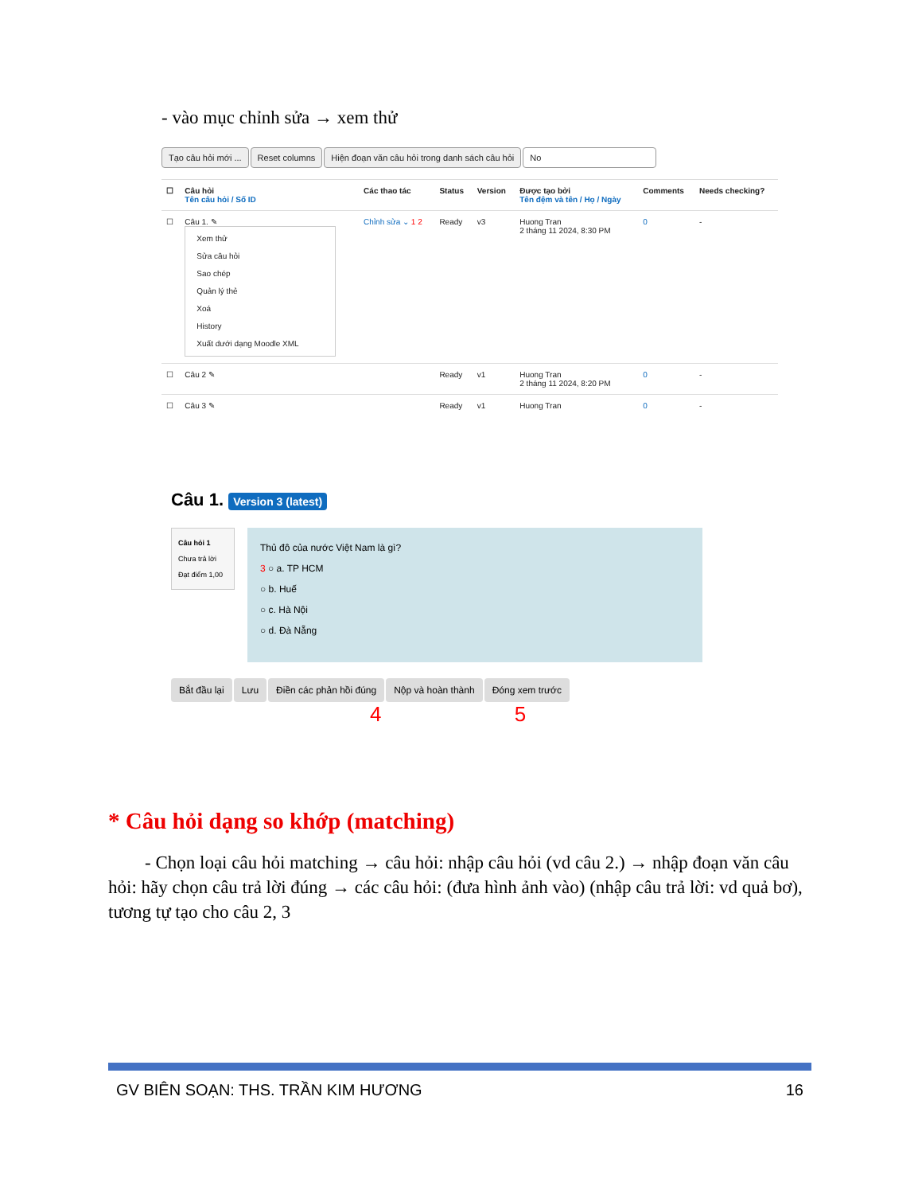- vào mục chỉnh sửa → xem thử
Tạo câu hỏi mới ... Reset columns Hiện đoạn văn câu hỏi trong danh sách câu hỏi No
| ☐ | Câu hỏi Tên câu hỏi / Số ID | Các thao tác | Status | Version | Được tạo bởi Tên đệm và tên / Họ / Ngày | Comments | Needs checking? |
| --- | --- | --- | --- | --- | --- | --- | --- |
| ☐ | Câu 1. ✎ Xem thử Sửa câu hỏi Sao chép Quản lý thẻ Xoá History Xuất dưới dạng Moodle XML | Chỉnh sửa ⌄ 1 2 | Ready | v3 | Huong Tran 2 tháng 11 2024, 8:30 PM | 0 | - |
| ☐ | Câu 2 ✎ | | Ready | v1 | Huong Tran 2 tháng 11 2024, 8:20 PM | 0 | - |
| ☐ | Câu 3 ✎ | | Ready | v1 | Huong Tran | 0 | - |
Câu 1. Version 3 (latest)
Câu hỏi 1
Chưa trả lời
Đạt điểm 1,00
Thủ đô của nước Việt Nam là gì?
3 ○ a. TP HCM
○ b. Huế
○ c. Hà Nội
○ d. Đà Nẵng
Bắt đầu lại Lưu Điền các phản hồi đúng Nộp và hoàn thành Đóng xem trước
4 5
* Câu hỏi dạng so khớp (matching)
- Chọn loại câu hỏi matching → câu hỏi: nhập câu hỏi (vd câu 2.) → nhập đoạn văn câu hỏi: hãy chọn câu trả lời đúng → các câu hỏi: (đưa hình ảnh vào) (nhập câu trả lời: vd quả bơ), tương tự tạo cho câu 2, 3
GV BIÊN SOẠN: THS. TRẦN KIM HƯƠNG 16